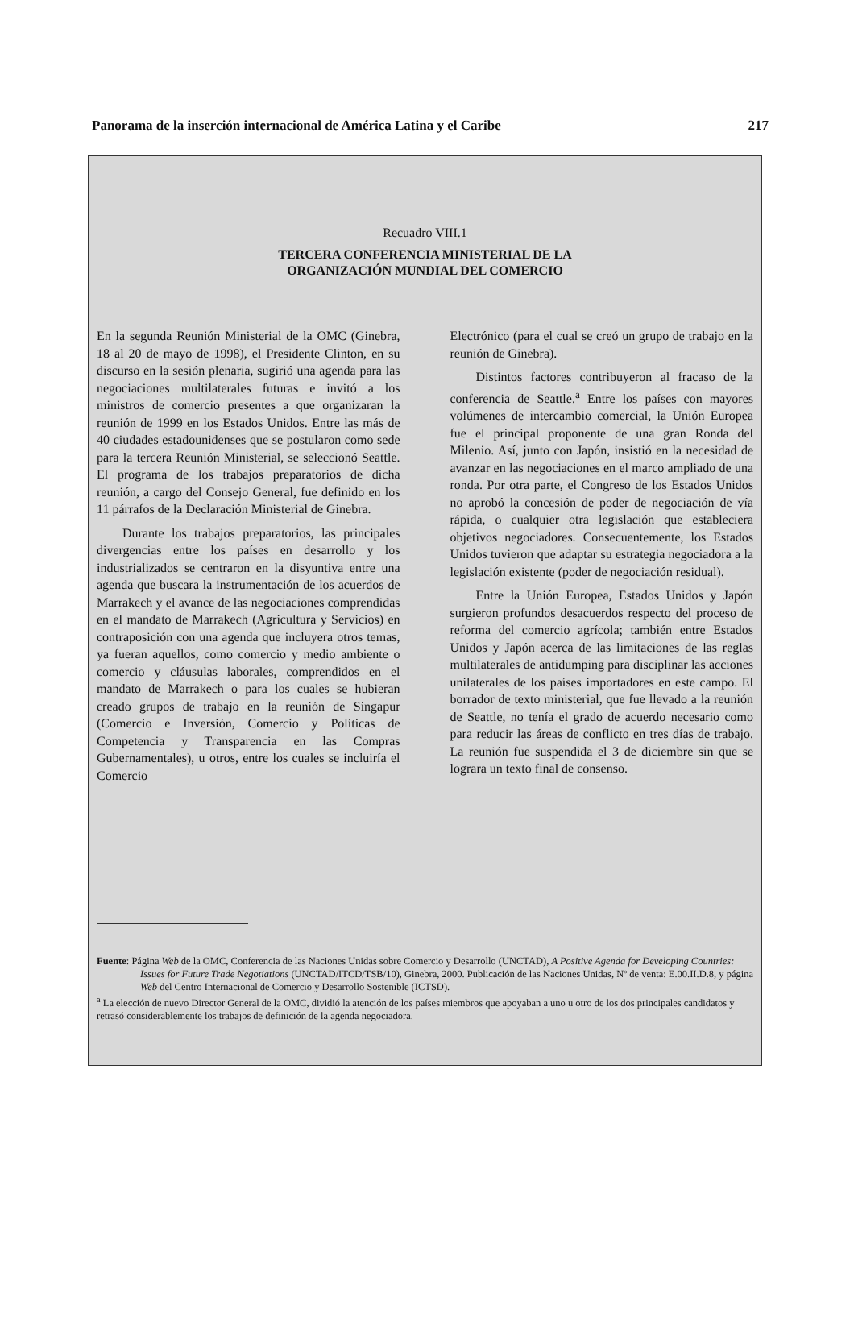Panorama de la inserción internacional de América Latina y el Caribe 217
Recuadro VIII.1
TERCERA CONFERENCIA MINISTERIAL DE LA
ORGANIZACIÓN MUNDIAL DEL COMERCIO
En la segunda Reunión Ministerial de la OMC (Ginebra, 18 al 20 de mayo de 1998), el Presidente Clinton, en su discurso en la sesión plenaria, sugirió una agenda para las negociaciones multilaterales futuras e invitó a los ministros de comercio presentes a que organizaran la reunión de 1999 en los Estados Unidos. Entre las más de 40 ciudades estadounidenses que se postularon como sede para la tercera Reunión Ministerial, se seleccionó Seattle. El programa de los trabajos preparatorios de dicha reunión, a cargo del Consejo General, fue definido en los 11 párrafos de la Declaración Ministerial de Ginebra.
Durante los trabajos preparatorios, las principales divergencias entre los países en desarrollo y los industrializados se centraron en la disyuntiva entre una agenda que buscara la instrumentación de los acuerdos de Marrakech y el avance de las negociaciones comprendidas en el mandato de Marrakech (Agricultura y Servicios) en contraposición con una agenda que incluyera otros temas, ya fueran aquellos, como comercio y medio ambiente o comercio y cláusulas laborales, comprendidos en el mandato de Marrakech o para los cuales se hubieran creado grupos de trabajo en la reunión de Singapur (Comercio e Inversión, Comercio y Políticas de Competencia y Transparencia en las Compras Gubernamentales), u otros, entre los cuales se incluiría el Comercio
Electrónico (para el cual se creó un grupo de trabajo en la reunión de Ginebra).
Distintos factores contribuyeron al fracaso de la conferencia de Seattle.<sup>a</sup> Entre los países con mayores volúmenes de intercambio comercial, la Unión Europea fue el principal proponente de una gran Ronda del Milenio. Así, junto con Japón, insistió en la necesidad de avanzar en las negociaciones en el marco ampliado de una ronda. Por otra parte, el Congreso de los Estados Unidos no aprobó la concesión de poder de negociación de vía rápida, o cualquier otra legislación que estableciera objetivos negociadores. Consecuentemente, los Estados Unidos tuvieron que adaptar su estrategia negociadora a la legislación existente (poder de negociación residual).
Entre la Unión Europea, Estados Unidos y Japón surgieron profundos desacuerdos respecto del proceso de reforma del comercio agrícola; también entre Estados Unidos y Japón acerca de las limitaciones de las reglas multilaterales de antidumping para disciplinar las acciones unilaterales de los países importadores en este campo. El borrador de texto ministerial, que fue llevado a la reunión de Seattle, no tenía el grado de acuerdo necesario como para reducir las áreas de conflicto en tres días de trabajo. La reunión fue suspendida el 3 de diciembre sin que se lograra un texto final de consenso.
Fuente: Página Web de la OMC, Conferencia de las Naciones Unidas sobre Comercio y Desarrollo (UNCTAD), A Positive Agenda for Developing Countries: Issues for Future Trade Negotiations (UNCTAD/ITCD/TSB/10), Ginebra, 2000. Publicación de las Naciones Unidas, Nº de venta: E.00.II.D.8, y página Web del Centro Internacional de Comercio y Desarrollo Sostenible (ICTSD).
<sup>a</sup> La elección de nuevo Director General de la OMC, dividió la atención de los países miembros que apoyaban a uno u otro de los dos principales candidatos y retrasó considerablemente los trabajos de definición de la agenda negociadora.